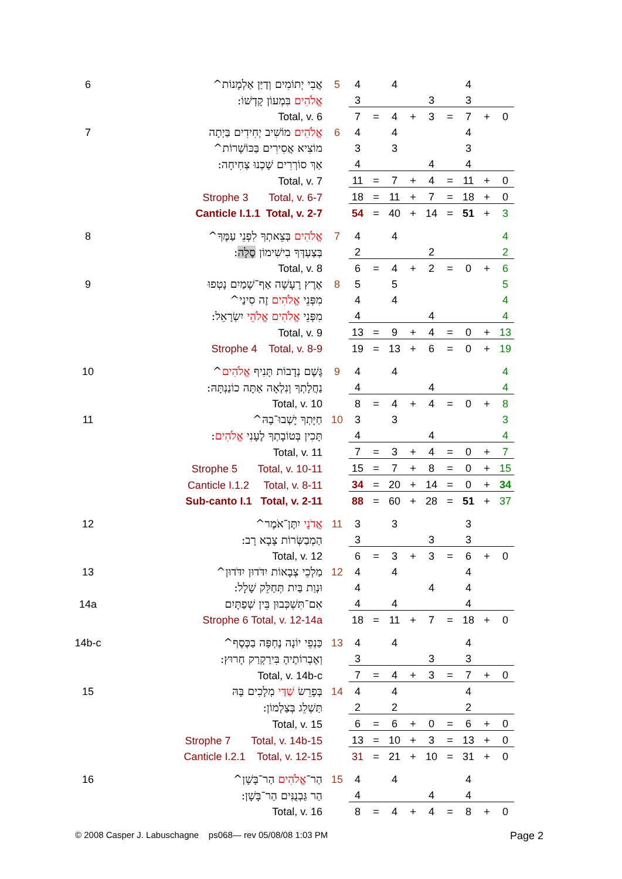| 6 | אֲבִי יְתוֹמִים וְדַיַּן אַלְמָנוֹת^ | 5 | 4 | | 4 | | | | 4 | | |
| | אֱלֹהִים בִּמְעוֹן קָדְשׁוֹ: | | 3 | | | | 3 | | 3 | | |
| | Total, v. 6 | | 7 | = | 4 | + | 3 | = | 7 | + | 0 |
| 7 | אֱלֹהִים מוֹשִׁיב יְחִידִים בַּיְתָה | 6 | 4 | | 4 | | | | 4 | | |
| | מוֹצִיא אֲסִירִים בַּכּוֹשָׁרוֹת^ | | 3 | | 3 | | | | 3 | | |
| | אַךְ סוֹרְרִים שָׁכְנוּ צְחִיחָה: | | 4 | | | | 4 | | 4 | | |
| | Total, v. 7 | | 11 | = | 7 | + | 4 | = | 11 | + | 0 |
| | Strophe 3 Total, v. 6-7 | | 18 | = | 11 | + | 7 | = | 18 | + | 0 |
| | Canticle I.1.1 Total, v. 2-7 | | 54 | = | 40 | + | 14 | = | 51 | + | 3 |
| 8 | אֱלֹהִים בְּצֵאתְךָ לִפְנֵי עַמֶּךָ^ | 7 | 4 | | 4 | | | | | | 4 |
| | בְּצַעְדְּךָ בִישִׁימוֹן סֶלָה : | | 2 | | | | 2 | | | | 2 |
| | Total, v. 8 | | 6 | = | 4 | + | 2 | = | 0 | + | 6 |
| 9 | אֶרֶץ רָעָשָׁה אַף־שָׁמַיִם נָטְפוּ | 8 | 5 | | 5 | | | | | | 5 |
| | מִפְּנֵי אֱלֹהִים זֶה סִינַי^ | | 4 | | 4 | | | | | | 4 |
| | מִפְּנֵי אֱלֹהִים אֱלֹהֵי יִשְׂרָאֵל: | | 4 | | | | 4 | | | | 4 |
| | Total, v. 9 | | 13 | = | 9 | + | 4 | = | 0 | + | 13 |
| | Strophe 4 Total, v. 8-9 | | 19 | = | 13 | + | 6 | = | 0 | + | 19 |
| 10 | גֶּשֶׁם נְדָבוֹת תָּנִיף אֱלֹהִים ^ | 9 | 4 | | 4 | | | | | | 4 |
| | נַחֲלָתְךָ וְנִלְאָה אַתָּה כוֹנַנְתָּהּ: | | 4 | | | | 4 | | | | 4 |
| | Total, v. 10 | | 8 | = | 4 | + | 4 | = | 0 | + | 8 |
| 11 | חַיָּתְךָ יָשְׁבוּ־בָהּ^ | 10 | 3 | | 3 | | | | | | 3 |
| | תָּכִין בְּטוֹבָתְךָ לֶעָנִי אֱלֹהִים : | | 4 | | | | 4 | | | | 4 |
| | Total, v. 11 | | 7 | = | 3 | + | 4 | = | 0 | + | 7 |
| | Strophe 5 Total, v. 10-11 | | 15 | = | 7 | + | 8 | = | 0 | + | 15 |
| | Canticle I.1.2 Total, v. 8-11 | | 34 | = | 20 | + | 14 | = | 0 | + | 34 |
| | Sub-canto I.1 Total, v. 2-11 | | 88 | = | 60 | + | 28 | = | 51 | + | 37 |
| 12 | אֲדֹנָי יִתֶּן־אֹמֶר^ | 11 | 3 | | 3 | | | | 3 | | |
| | הַמְבַשְּׂרוֹת צָבָא רָב: | | 3 | | | | 3 | | 3 | | |
| | Total, v. 12 | | 6 | = | 3 | + | 3 | = | 6 | + | 0 |
| 13 | מַלְכֵי צְבָאוֹת יִדֹּדוּן יִדֹּדוּן^ | 12 | 4 | | 4 | | | | 4 | | |
| | וּנְוַת בַּיִת תְּחַלֵּק שָׁלָל: | | 4 | | | | 4 | | 4 | | |
| 14a | אִם־תִּשְׁכְּבוּן בֵּין שְׁפַתָּיִם | | 4 | | 4 | | | | 4 | | |
| | Strophe 6 Total, v. 12-14a | | 18 | = | 11 | + | 7 | = | 18 | + | 0 |
| 14b-c | כַּנְפֵי יוֹנָה נֶחְפָּה בַכֶּסֶף^ | 13 | 4 | | 4 | | | | 4 | | |
| | וְאֶבְרוֹתֶיהָ בִּירַקְרַק חָרוּץ: | | 3 | | | | 3 | | 3 | | |
| | Total, v. 14b-c | | 7 | = | 4 | + | 3 | = | 7 | + | 0 |
| 15 | בְּפָרֵשׂ שַׁדַּי מְלָכִים בָּהּ | 14 | 4 | | 4 | | | | 4 | | |
| | תַּשְׁלֵג בְּצַלְמוֹן: | | 2 | | 2 | | | | 2 | | |
| | Total, v. 15 | | 6 | = | 6 | + | 0 | = | 6 | + | 0 |
| | Strophe 7 Total, v. 14b-15 | | 13 | = | 10 | + | 3 | = | 13 | + | 0 |
| | Canticle I.2.1 Total, v. 12-15 | | 31 | = | 21 | + | 10 | = | 31 | + | 0 |
| 16 | הַר־ אֱלֹהִים הַר־בָּשָׁן^ | 15 | 4 | | 4 | | | | 4 | | |
| | הַר גַּבְנֻנִּים הַר־בָּשָׁן: | | 4 | | | | 4 | | 4 | | |
| | Total, v. 16 | | 8 | = | 4 | + | 4 | = | 8 | + | 0 |
© 2008 Casper J. Labuschagne ps068— rev 05/08/08 1:03 PM
Page 2